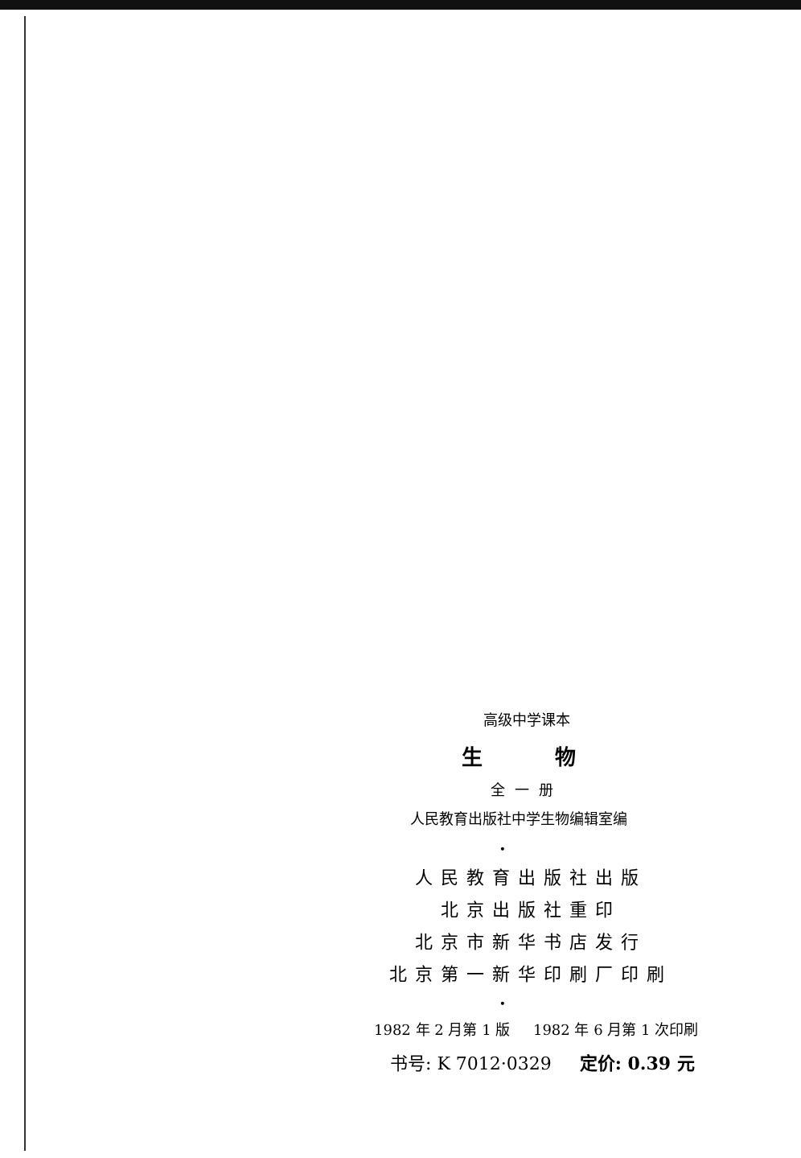高级中学课本
生 物
全一册
人民教育出版社中学生物编辑室编
•
人民教育出版社出版
北京出版社重印
北京市新华书店发行
北京第一新华印刷厂印刷
•
1982 年 2 月第 1 版 1982 年 6 月第 1 次印刷
书号: K 7012·0329 定价: 0.39 元